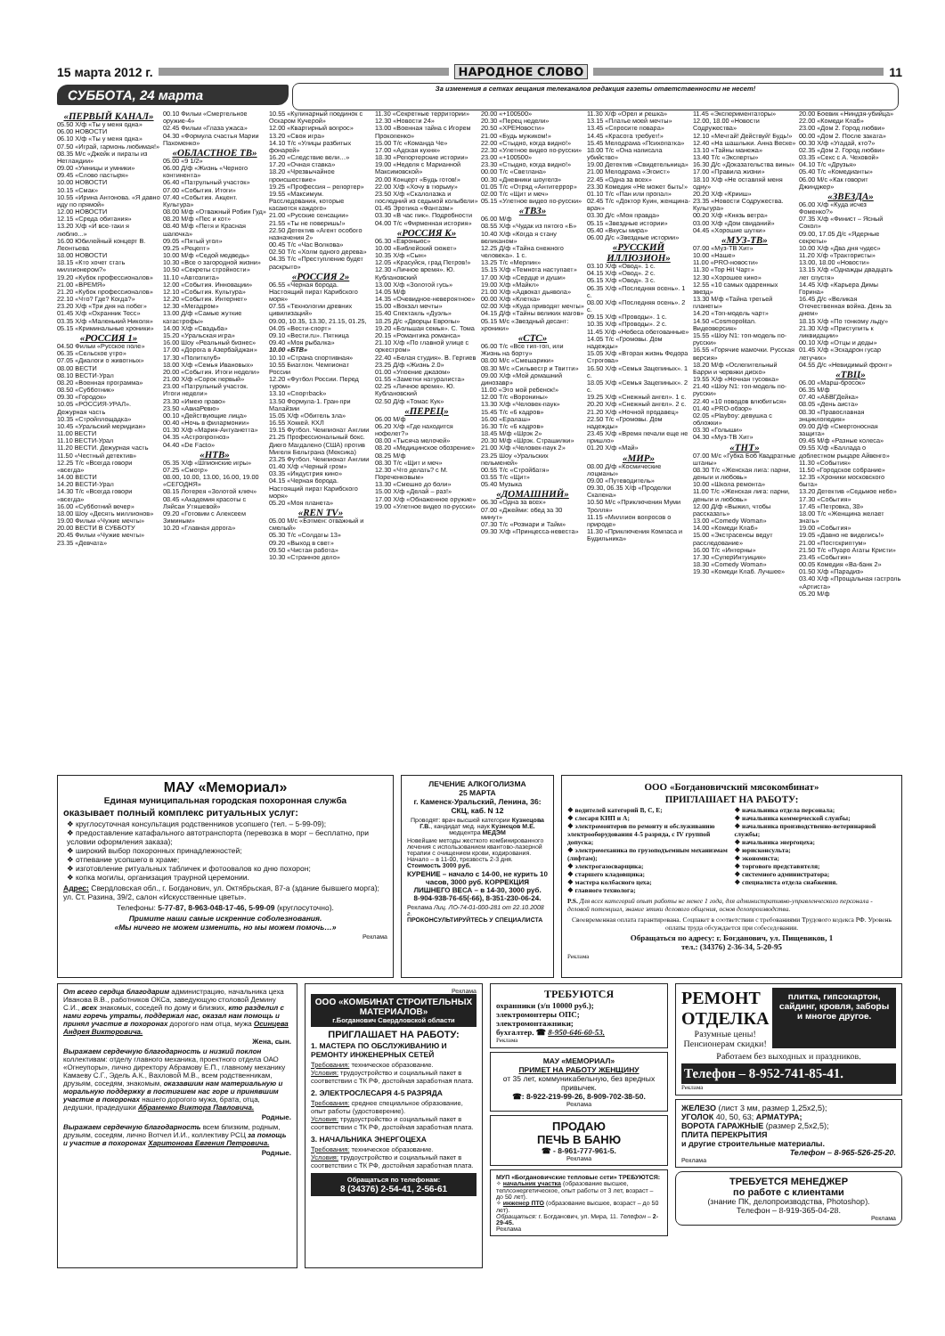15 марта 2012 г. НАРОДНОЕ СЛОВО 11
СУББОТА, 24 марта
За изменения в сетках вещания телеканалов редакция газеты ответственности не несет!
«ПЕРВЫЙ КАНАЛ»
05.50 Х/ф «Ты у меня одна»
06.00 НОВОСТИ
06.10 Х/ф «Ты у меня одна»
07.50 «Играй, гармонь любимая!»
08.35 М/с «Джейк и пираты из Нетландии»
09.00 «Умницы и умники»
09.45 «Слово пастыря»
10.00 НОВОСТИ
10.15 «Смак»
10.55 «Ирина Антонова. «Я давно иду по прямой»
12.00 НОВОСТИ
12.15 «Среда обитания»
13.20 Х/ф «И все-таки я люблю...»
16.00 Юбилейный концерт В. Леонтьева
18.00 НОВОСТИ
18.15 «Кто хочет стать миллионером?»
19.20 «Кубок профессионалов»
21.00 «ВРЕМЯ»
21.20 «Кубок профессионалов»
22.10 «Что? Где? Когда?»
23.20 Х/ф «Три дня на побег»
01.45 Х/ф «Охранник Тесс»
03.35 Х/ф «Маленький Николя»
05.15 «Криминальные хроники»
«РОССИЯ 1»
04.50 Фильм «Русское поле»
06.35 «Сельское утро»
07.05 «Диалоги о животных»
08.00 ВЕСТИ
08.10 ВЕСТИ-Урал
08.20 «Военная программа»
08.50 «Субботник»
09.30 «Городок»
10.05 «РОССИЯ-УРАЛ». Дежурная часть
10.35 «Стройплощадка»
10.45 «Уральский меридиан»
11.00 ВЕСТИ
11.10 ВЕСТИ-Урал
11.20 ВЕСТИ. Дежурная часть
11.50 «Честный детектив»
12.25 Т/с «Всегда говори «всегда»
14.00 ВЕСТИ
14.20 ВЕСТИ-Урал
14.30 Т/с «Всегда говори «всегда»
16.00 «Субботний вечер»
18.00 Шоу «Десять миллионов»
19.00 Фильм «Чужие мечты»
20.00 ВЕСТИ В СУББОТУ
20.45 Фильм «Чужие мечты»
23.35 «Девчата»
00.10 Фильм «Смертельное оружие-4»
02.45 Фильм «Глаза ужаса»
04.30 «Формула счастья Марии Пахоменко»
«ОБЛАСТНОЕ ТВ»
05.00 «9 1/2»
06.00 Д/ф «Жизнь «Черного континента»
06.40 «Патрульный участок»
07.00 «События. Итоги»
07.40 «События. Акцент. Культура»
08.00 М/ф «Отважный Робин Гуд»
08.20 М/ф «Пес и кот»
08.40 М/ф «Петя и Красная шапочка»
09.05 «Пятый угол»
09.25 «Рецепт»
10.00 М/ф «Седой медведь»
10.30 «Все о загородной жизни»
10.50 «Секреты стройности»
11.10 «Автоэлита»
12.00 «События. Инновации»
12.10 «События. Культура»
12.20 «События. Интернет»
12.30 «Мегадром»
13.00 Д/ф «Самые жуткие катастрофы»
14.00 Х/ф «Свадьба»
15.20 «Уральская игра»
16.00 Шоу «Реальный бизнес»
17.00 «Дорога в Азербайджан»
17.30 «Политклуб»
18.00 Х/ф «Семья Ивановых»
20.00 «События. Итоги недели»
21.00 Х/ф «Сорок первый»
23.00 «Патрульный участок. Итоги недели»
23.30 «Имею право»
23.50 «АвиаРевю»
00.10 «Действующие лица»
00.40 «Ночь в филармонии»
01.30 Х/ф «Мария-Антуанетта»
04.35 «Астропрогноз»
04.40 «De Facto»
«НТВ»
05.35 Х/ф «Шпионские игры»
07.25 «Смотр»
08.00, 10.00, 13.00, 16.00, 19.00 «СЕГОДНЯ»
08.15 Лотерея «Золотой ключ»
08.45 «Академия красоты с Ляйсан Утяшевой»
09.20 «Готовим с Алексеем Зиминым»
10.20 «Главная дорога»
10.55 «Кулинарный поединок с Оскаром Кучерой»
12.00 «Квартирный вопрос»
13.20 «Своя игра»
14.10 Т/с «Улицы разбитых фонарей»
16.20 «Следствие вели…»
17.20 «Очная ставка»
18.20 «Чрезвычайное происшествие»
19.25 «Профессия – репортер»
19.55 «Максимум. Расследования, которые касаются каждого»
21.00 «Русские сенсации»
21.55 «Ты не поверишь!»
22.50 Детектив «Агент особого назначения 2»
00.45 Т/с «Час Волкова»
02.50 Т/с «Холм одного дерева»
04.35 Т/с «Преступление будет раскрыто»
«РОССИЯ 2»
06.55 «Черная борода. Настоящий пират Карибского моря»
07.55 «Технологии древних цивилизаций»
09.00, 10.35, 13.30, 21.15, 01.25, 04.05 «Вести-спорт»
09.10 «Вести.ru». Пятница
09.40 «Моя рыбалка»
10.00 «БТВ»
10.10 «Страна спортивная»
10.55 Биатлон. Чемпионат России
12.20 «Футбол России. Перед туром»
13.10 «Спортback»
13.50 Формула-1. Гран-при Малайзии
15.05 Х/ф «Обитель зла»
16.55 Хоккей. КХЛ
19.15 Футбол. Чемпионат Англии
21.25 Профессиональный бокс. Диего Магдалено (США) против Мигеля Бельтрана (Мексика)
23.25 Футбол. Чемпионат Англии
01.40 Х/ф «Черный гром»
03.35 «Индустрия кино»
04.15 «Черная борода. Настоящий пират Карибского моря»
05.20 «Моя планета»
«REN TV»
05.00 М/с «Бэтмен: отважный и смелый»
05.30 Т/с «Солдаты 13»
09.20 «Выход в свет»
09.50 «Чистая работа»
10.30 «Странное дело»
11.30 «Секретные территории»
12.30 «Новости 24»
13.00 «Военная тайна с Игорем Прокопенко»
15.00 Т/с «Команда Че»
17.00 «Адская кухня»
18.30 «Репортерские истории»
19.00 «Неделя с Марианной Максимовской»
20.00 Концерт «Будь готов!»
22.00 Х/ф «Хочу в тюрьму»
23.50 Х/ф «Скалолазка и последний из седьмой колыбели»
01.45 Эротика «Фантазм»
03.30 «В час пик». Подробности
04.00 Т/с «Фирменная история»
«РОССИЯ К»
06.30 «Евроньюс»
10.00 «Библейский сюжет»
10.35 Х/ф «Сын»
12.05 «Красуйся, град Петров!»
12.30 «Личное время». Ю. Кублановский
13.00 Х/ф «Золотой гусь»
14.05 М/ф
14.35 «Очевидное-невероятное»
15.00 «Вокзал мечты»
15.40 Спектакль «Дуэль»
18.25 Д/с «Дворцы Европы»
19.20 «Большая семья». С. Тома
20.15 «Романтика романса»
21.10 Х/ф «По главной улице с оркестром»
22.40 «Белая студия». В. Гергиев
23.25 Д/ф «Жизнь 2.0»
01.00 «Упоение джазом»
01.55 «Заметки натуралиста»
02.25 «Личное время». Ю. Кублановский
02.50 Д/ф «Томас Кук»
«ПЕРЕЦ»
06.00 М/ф
06.20 Х/ф «Где находится нофелет?»
08.00 «Тысяча мелочей»
08.20 «Медицинское обозрение»
08.25 М/ф
08.30 Т/с «Щит и меч»
12.30 «Что делать? с М. Пореченковым»
13.30 «Смешно до боли»
15.00 Х/ф «Делай – раз!»
17.00 Х/ф «Обнаженное оружие»
19.00 «Улетное видео по-русски»
20.00 «+100500»
20.30 «Перец недели»
20.50 «ХРЕНовости»
21.00 «Будь мужиком!»
22.00 «Стыдно, когда видно!»
22.30 «Улетное видео по-русски»
23.00 «+100500»
23.30 «Стыдно, когда видно!»
00.00 Т/с «Светлана»
00.30 «Дневники шоугелз»
01.05 Т/с «Отряд «Антитеррор»
02.00 Т/с «Щит и меч»
05.15 «Улетное видео по-русски»
«ТВ3»
06.00 М/ф
08.55 Х/ф «Чудак из пятого «Б»
10.40 Х/ф «Когда я стану великаном»
12.25 Д/ф «Тайна снежного человека». 1 с.
13.25 Т/с «Мерлин»
15.15 Х/ф «Темнота наступает»
17.00 Х/ф «Сердце и души»
19.00 Х/ф «Майкл»
21.00 Х/ф «Адвокат дьявола»
00.00 Х/ф «Клетка»
02.00 Х/ф «Куда приводят мечты»
04.15 Д/ф «Тайны великих магов»
05.15 М/с «Звездный десант: хроники»
«СТС»
06.00 Т/с «Все тип-топ, или Жизнь на борту»
08.00 М/с «Смешарики»
08.30 М/с «Сильвестр и Твитти»
09.00 Х/ф «Мой домашний динозавр»
11.00 «Это мой ребенок!»
12.00 Т/с «Воронины»
13.30 Х/ф «Человек-паук»
15.45 Т/с «6 кадров»
16.00 «Ералаш»
16.30 Т/с «6 кадров»
18.45 М/ф «Шрэк 2»
20.30 М/ф «Шрэк. Страшилки»
21.00 Х/ф «Человек-паук 2»
23.25 Шоу «Уральских пельменей»
00.55 Т/с «Стройбатя»
03.55 Т/с «Щит»
05.40 Музыка
«ДОМАШНИЙ»
06.30 «Одна за всех»
07.00 «Джейми: обед за 30 минут»
07.30 Т/с «Розмари и Тайм»
09.30 Х/ф «Принцесса-невеста»
11.30 Х/ф «Орел и решка»
13.15 «Платье моей мечты»
13.45 «Спросите повара»
14.45 «Красота требует!»
15.45 Мелодрама «Психопатка»
18.00 Т/с «Она написала убийство»
19.00 Детектив «Свидетельница»
21.00 Мелодрама «Эгоист»
22.45 «Одна за всех»
23.30 Комедия «Не может быть!»
01.10 Т/с «Пан или пропал»
02.45 Т/с «Доктор Куин, женщина-врач»
03.30 Д/с «Моя правда»
05.15 «Звездные истории»
05.40 «Вкусы мира»
06.00 Д/с «Звездные истории»
«РУССКИЙ ИЛЛЮЗИОН»
03.10 Х/ф «Овод». 1 с.
04.15 Х/ф «Овод». 2 с.
05.15 Х/ф «Овод». 3 с.
06.35 Х/ф «Последняя осень». 1 с.
08.00 Х/ф «Последняя осень». 2 с.
09.15 Х/ф «Проводы». 1 с.
10.35 Х/ф «Проводы». 2 с.
11.45 Х/ф «Небеса обетованные»
14.05 Т/с «Громовы. Дом надежды»
15.05 Х/ф «Вторая жизнь Федора Строгова»
16.50 Х/ф «Семья Зацепиных». 1 с.
18.05 Х/ф «Семья Зацепиных». 2 с.
19.25 Х/ф «Снежный ангел». 1 с.
20.20 Х/ф «Снежный ангел». 2 с.
21.20 Х/ф «Ночной продавец»
22.50 Т/с «Громовы. Дом надежды»
23.45 Х/ф «Время печали еще не пришло»
01.20 Х/ф «Май»
«МИР»
08.00 Д/ф «Космические лоцманы»
09.00 «Путеводитель»
09.30, 06.35 Х/ф «Проделки Скапена»
10.50 М/с «Приключения Муми Тролля»
11.15 «Миллион вопросов о природе»
11.30 «Приключения Компаса и Будильника»
11.45 «Экспериментаторы»
12.00, 18.00 «Новости Содружества»
12.10 «Мечтай! Действуй! Будь!»
12.40 «На шашлыки. Анна Веске»
13.10 «Тайны манежа»
13.40 Т/с «Эксперты»
16.30 Д/с «Доказательства вины»
17.00 «Правила жизни»
18.10 Х/ф «Не оставляй меня одну»
20.20 Х/ф «Крииш»
23.35 «Новости Содружества. Культура»
00.20 Х/ф «Князь ветра»
03.00 Х/ф «Дом свиданий»
04.45 «Хорошие шутки»
«МУЗ-ТВ»
07.00 «Муз-ТВ Хит»
10.00 «Наше»
11.00 «PRO-новости»
11.30 «Top Hit Чарт»
12.30 «Хорошее кино»
12.55 «10 самых одаренных звезд»
13.30 М/ф «Тайна третьей планеты»
14.20 «Топ-модель чарт»
14.50 «Cosmopolitan. Видеоверсия»
15.55 «Шоу N1: топ-модель по-русски»
16.55 «Горячие мамочки. Русская версия»
18.20 М/ф «Ослепительный Барри и червяки диско»
19.55 Х/ф «Ночная тусовка»
21.40 «Шоу N1: топ-модель по-русски»
22.40 «10 поводов влюбиться»
01.40 «PRO-обзор»
02.05 «Playboy: девушка с обложки»
03.30 «Голыши»
04.30 «Муз-ТВ Хит»
«ТНТ»
07.00 М/с «Губка Боб Квадратные штаны»
08.30 Т/с «Женская лига: парни, деньги и любовь»
10.00 «Школа ремонта»
11.00 Т/с «Женская лига: парни, деньги и любовь»
12.00 Д/ф «Выжил, чтобы рассказать»
13.00 «Comedy Woman»
14.00 «Комеди Клаб»
15.00 «Экстрасенсы ведут расследование»
16.00 Т/с «Интерны»
17.30 «СуперИнтуиция»
18.30 «Comedy Woman»
19.30 «Комеди Клаб. Лучшее»
20.00 Боевик «Ниндзя-убийца»
22.00 «Комеди Клаб»
23.00 «Дом 2. Город любви»
00.00 «Дом 2. После заката»
00.30 Х/ф «Угадай, кто?»
02.35 «Дом 2. Город любви»
03.35 «Секс с А. Чеховой»
04.10 Т/с «Друзья»
05.40 Т/с «Комедианты»
06.00 М/с «Как говорит Джинджер»
«ЗВЕЗДА»
06.00 Х/ф «Куда исчез Фоменко?»
07.35 Х/ф «Финист – Ясный Сокол»
09.00, 17.05 Д/с «Ядерные секреты»
10.00 Х/ф «Два дня чудес»
11.20 Х/ф «Трактористы»
13.00, 18.00 «Новости»
13.15 Х/ф «Однажды двадцать лет спустя»
14.45 Х/ф «Карьера Димы Горина»
16.45 Д/с «Великая Отечественная война. День за днем»
18.15 Х/ф «По тонкому льду»
21.30 Х/ф «Приступить к ликвидации»
00.10 Х/ф «Отцы и деды»
01.45 Х/ф «Эскадрон гусар летучих»
04.55 Д/с «Невидимый фронт»
«ТВЦ»
06.00 «Марш-бросок»
06.35 М/ф
07.40 «АБВГДейка»
08.05 «День аиста»
08.30 «Православная энциклопедия»
09.00 Д/ф «Смертоносная защита»
09.45 М/ф «Разные колеса»
09.55 Х/ф «Баллада о доблестном рыцаре Айвенго»
11.30 «События»
11.50 «Городское собрание»
12.35 «Хроники московского быта»
13.20 Детектив «Седьмое небо»
17.30 «События»
17.45 «Петровка, 38»
18.00 Т/с «Женщина желает знать»
19.00 «События»
19.05 «Давно не виделись!»
21.00 «Постскриптум»
21.50 Т/с «Пуаро Агаты Кристи»
23.45 «События»
00.05 Комедия «Ва-банк 2»
01.50 Х/ф «Парадиз»
03.40 Х/ф «Прощальная гастроль «Артиста»
05.20 М/ф
МАУ «Мемориал»
Единая муниципальная городская похоронная служба
оказывает полный комплекс ритуальных услуг:
❖ круглосуточная консультация родственников усопшего (тел. – 5-99-09);
❖ предоставление катафального автотранспорта (перевозка в морг – бесплатно, при условии оформления заказа);
❖ широкий выбор похоронных принадлежностей;
❖ отпевание усопшего в храме;
❖ изготовление ритуальных табличек и фотоовалов ко дню похорон;
❖ копка могилы, организация траурной церемонии.
Адрес: Свердловская обл., г. Богданович, ул. Октябрьская, 87-а (здание бывшего морга); ул. Ст. Разина, 39/2, салон «Искусственные цветы».
Телефоны: 5-77-87, 8-963-048-17-46, 5-99-09 (круглосуточно).
Примите наши самые искренние соболезнования.
«Мы ничего не можем изменить, но мы можем помочь…»
Реклама
ЛЕЧЕНИЕ АЛКОГОЛИЗМА
25 МАРТА
г. Каменск-Уральский, Ленина, 36: СКЦ, каб. N 12
Проводят: врач высшей категории Кузнецова Г.В., кандидат мед. наук Кузнецов М.Е. медцентра МЕДЭМ
Новейшие методы жесткого комбинированного лечения с использованием квантово-лазерной терапии с очищением крови, кодирования. Начало – в 11-00, трезвость 2-3 дня. Стоимость 3000 руб.
КУРЕНИЕ – начало с 14-00, не курить 10 часов, 3000 руб. КОРРЕКЦИЯ ЛИШНЕГО ВЕСА – в 14-30, 3000 руб.
8-904-938-76-65(-66), 8-351-230-06-24.
Реклама Лиц. ЛО-74-01-000-281 от 22.10.2008 г.
ПРОКОНСУЛЬТИРУЙТЕСЬ У СПЕЦИАЛИСТА
ООО «Богдановичский мясокомбинат»
ПРИГЛАШАЕТ НА РАБОТУ:
❖ водителей категорий В, С, Е;
❖ слесаря КИП и А;
❖ электромонтеров по ремонту и обслуживанию электрооборудования 4-5 разряда, с IV группой допуска;
❖ электромеханика по грузоподъемным механизмам (лифтам);
❖ электрогазосварщика;
❖ старшего кладовщика;
❖ мастера колбасного цеха;
❖ главного технолога;
❖ начальника отдела персонала;
❖ начальника коммерческой службы;
❖ начальника производственно-ветеринарной службы;
❖ начальника энергоцеха;
❖ юрисконсульта;
❖ экономиста;
❖ торгового представителя;
❖ системного администратора;
❖ специалиста отдела снабжения.
P.S. Для всех категорий опыт работы не менее 1 года, для административно-управленческого персонала - деловой потенциал, знание этики делового общения, основ делопроизводства.
Своевременная оплата гарантирована. Соцпакет в соответствии с требованиями Трудового кодекса РФ. Уровень оплаты труда обсуждается при собеседовании.
Обращаться по адресу: г. Богданович, ул. Пищевиков, 1
тел.: (34376) 2-36-34, 5-20-95
Реклама
От всего сердца благодарим администрацию, начальника цеха Иванова В.В., работников ОКСа, заведующую столовой Демину С.И., всех знакомых, соседей по дому и близких, кто разделил с нами горечь утраты, поддержал нас, оказал нам помощь и принял участие в похоронах дорогого нам отца, мужа Осинцева Андрея Викторовича.
Жена, сын.
Выражаем сердечную благодарность и низкий поклон коллективам: отделу главного механика, проектного отдела ОАО «Огнеупоры», лично директору Абрамову Е.П., главному механику Камаеву С.Г., Эдель А.К., Вахловой М.В., всем родственникам, друзьям, соседям, знакомым, оказавшим нам материальную и моральную поддержку в постигшем нас горе и принявшим участие в похоронах нашего дорогого мужа, брата, отца, дедушки, прадедушки Абраменко Виктора Павловича.
Родные.
Выражаем сердечную благодарность всем близким, родным, друзьям, соседям, лично Вотчел И.И., коллективу РСЦ за помощь и участие в похоронах Харитонова Евгения Петровича.
Родные.
Реклама
ООО «КОМБИНАТ СТРОИТЕЛЬНЫХ МАТЕРИАЛОВ»
г.Богданович Свердловской области
ПРИГЛАШАЕТ НА РАБОТУ:
1. МАСТЕРА ПО ОБСЛУЖИВАНИЮ И РЕМОНТУ ИНЖЕНЕРНЫХ СЕТЕЙ
Требования: техническое образование.
Условия: трудоустройство и социальный пакет в соответствии с ТК РФ, достойная заработная плата.
2. ЭЛЕКТРОСЛЕСАРЯ 4-5 РАЗРЯДА
Требования: среднее специальное образование, опыт работы (удостоверение).
Условия: трудоустройство и социальный пакет в соответствии с ТК РФ, достойная заработная плата.
3. НАЧАЛЬНИКА ЭНЕРГОЦЕХА
Требования: техническое образование.
Условия: трудоустройство и социальный пакет в соответствии с ТК РФ, достойная заработная плата.
Обращаться по телефонам:
8 (34376) 2-54-41, 2-56-61
ТРЕБУЮТСЯ
охранники (з/п 10000 руб.);
электромонтеры ОПС;
электромонтажники;
бухгалтер. ☎ 8-950-646-60-53.
Реклама
МАУ «МЕМОРИАЛ»
ПРИМЕТ НА РАБОТУ ЖЕНЩИНУ
от 35 лет, коммуникабельную, без вредных привычек.
☎: 8-922-219-99-26, 8-909-702-38-50.
Реклама
ПРОДАЮ
ПЕЧЬ В БАНЮ
☎ - 8-961-777-961-5.
Реклама
МУП «Богдановичские тепловые сети» ТРЕБУЮТСЯ:
✧ начальник участка (образование высшее, теплоэнергетическое, опыт работы от 3 лет, возраст – до 50 лет).
✧ инженер ПТО (образование высшее, возраст – до 50 лет).
Обращаться: г. Богданович, ул. Мира, 11. Телефон – 2-29-45.
Реклама
РЕМОНТ
ОТДЕЛКА
Разумные цены!
Пенсионерам скидки!
плитка, гипсокартон, сайдинг, кровля, заборы и многое другое.
Работаем без выходных и праздников.
Телефон – 8-952-741-85-41.
Реклама
ЖЕЛЕЗО (лист 3 мм, размер 1,25х2,5);
УГОЛОК 40, 50, 63; АРМАТУРА;
ВОРОТА ГАРАЖНЫЕ (размер 2,5х2,5);
ПЛИТА ПЕРЕКРЫТИЯ
и другие строительные материалы.
Телефон – 8-965-526-25-20.
Реклама
ТРЕБУЕТСЯ МЕНЕДЖЕР
по работе с клиентами
(знание ПК, делопроизводства, Photoshop).
Телефон – 8-919-365-04-28.
Реклама